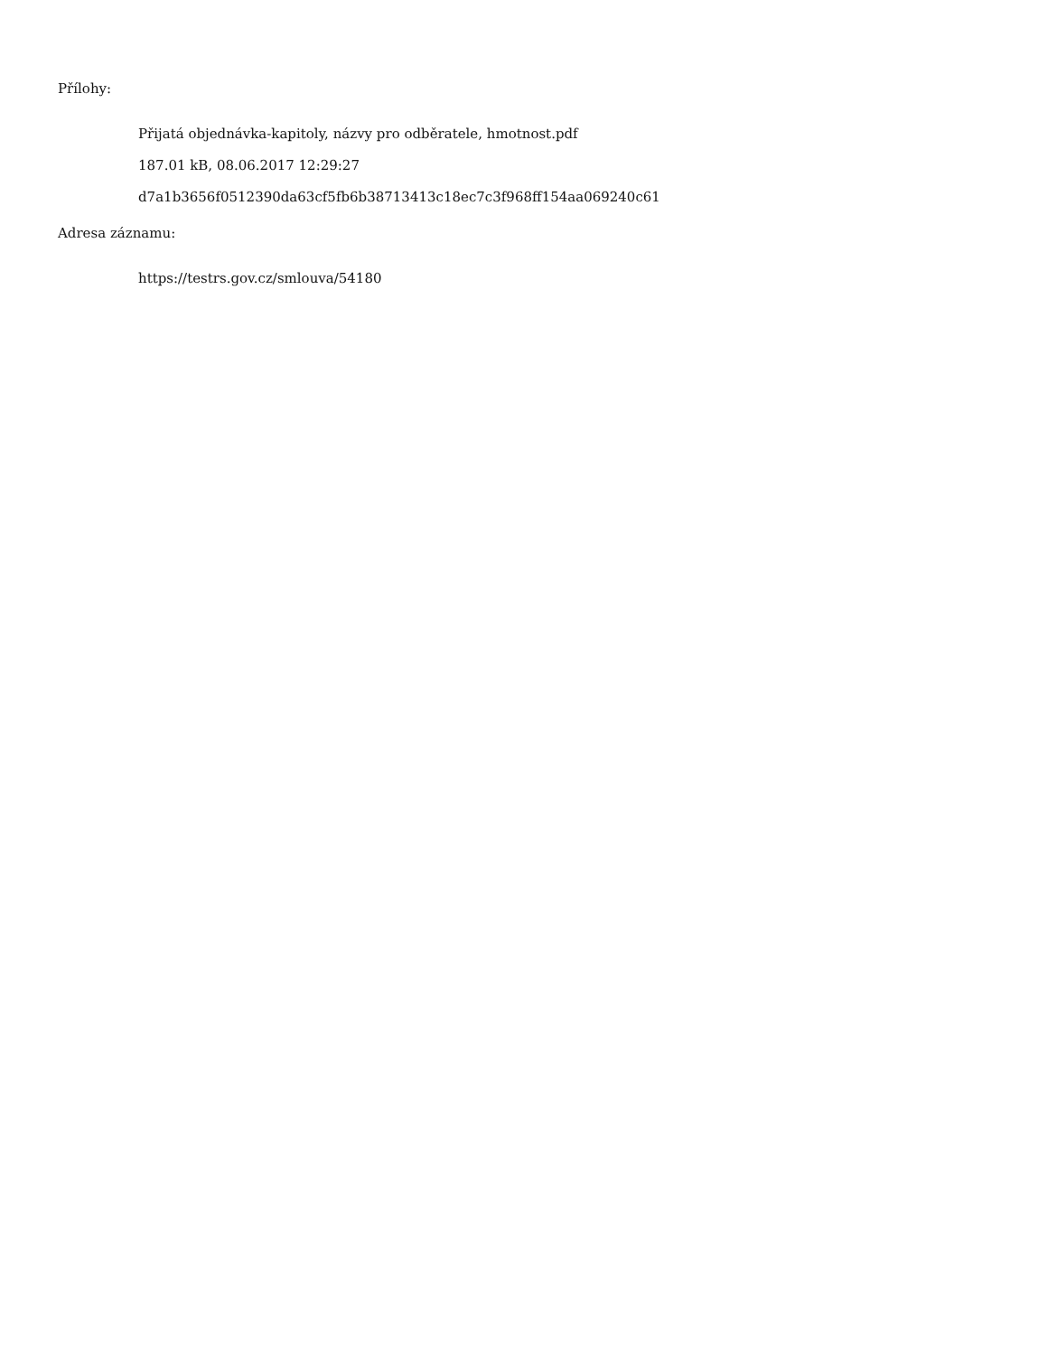Přílohy:
Přijatá objednávka-kapitoly, názvy pro odběratele, hmotnost.pdf
187.01 kB, 08.06.2017 12:29:27
d7a1b3656f0512390da63cf5fb6b38713413c18ec7c3f968ff154aa069240c61
Adresa záznamu:
https://testrs.gov.cz/smlouva/54180